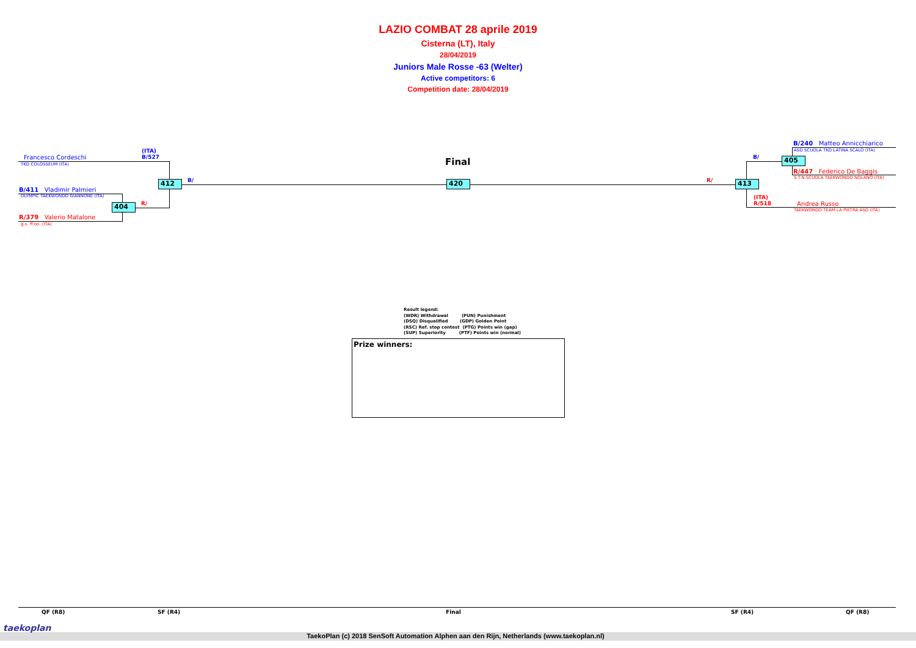LAZIO COMBAT 28 aprile 2019
Cisterna (LT), Italy
28/04/2019
Juniors Male Rosse -63 (Welter)
Active competitors: 6
Competition date: 28/04/2019
(ITA)
B/527
Francesco Cordeschi
TKD COLOSSEUM (ITA)
B/411 Vladimir Palmieri
OLYMPIC TAEKWONDO GIANNONE (ITA)
R/379 Valerio Matalone
g.s. ff.oo. (ITA)
R/
B/
412
404
Final
420 R/
B/
B/240 Matteo Annicchiarico
ASD SCUOLA TKD LATINA SCALO (ITA)
R/447 Federico De Baggis
S.T.N.SCUOLA TAEKWONDO NOLANO (ITA)
(ITA)
R/518
Andrea Russo
TAEKWONDO TEAM LA PIETRA ASD (ITA)
405
413
Result legend:
(WDR) Withdrawal (PUN) Punishment
(DSQ) Disqualified (GDP) Golden Point
(RSC) Ref. stop contest (PTG) Points win (gap)
(SUP) Superiority (PTF) Points win (normal)
Prize winners:
QF (R8) SF (R4) Final SF (R4) QF (R8)
taekoplan
TaekoPlan (c) 2018 SenSoft Automation Alphen aan den Rijn, Netherlands (www.taekoplan.nl)